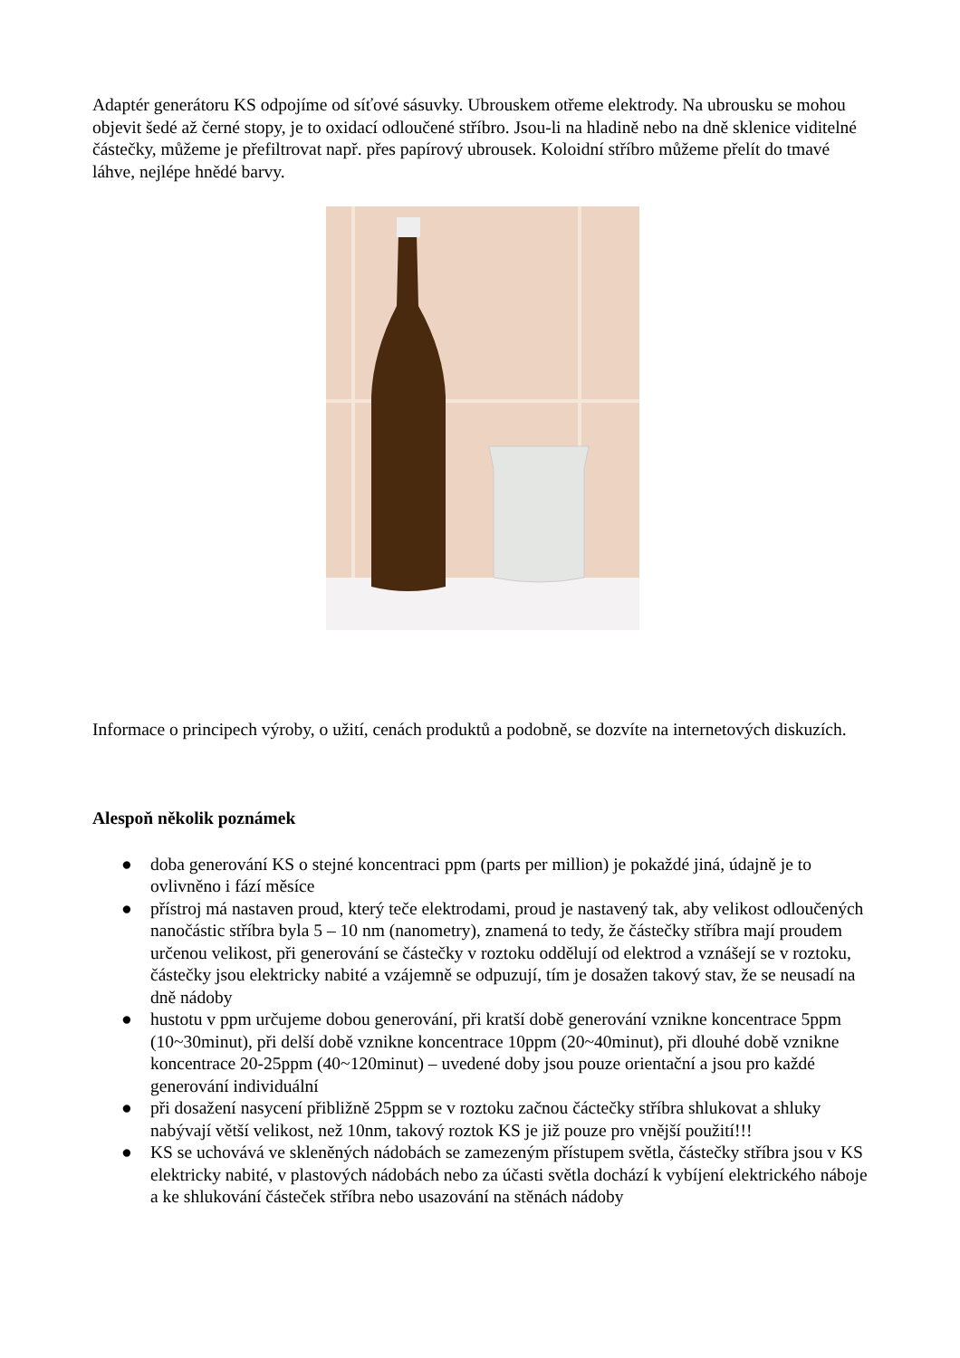Adaptér generátoru KS odpojíme od síťové sásuvky. Ubrouskem otřeme elektrody. Na ubrousku se mohou objevit šedé až černé stopy, je to oxidací odloučené stříbro. Jsou-li na hladině nebo na dně sklenice viditelné částečky, můžeme je přefiltrovat např. přes papírový ubrousek. Koloidní stříbro můžeme přelít do tmavé láhve, nejlépe hnědé barvy.
Informace o principech výroby, o užití, cenách produktů a podobně, se dozvíte na internetových diskuzích.
Alespoň několik poznámek
● doba generování KS o stejné koncentraci ppm (parts per million) je pokaždé jiná, údajně je to ovlivněno i fází měsíce
● přístroj má nastaven proud, který teče elektrodami, proud je nastavený tak, aby velikost odloučených nanočástic stříbra byla 5 – 10 nm (nanometry), znamená to tedy, že částečky stříbra mají proudem určenou velikost, při generování se částečky v roztoku oddělují od elektrod a vznášejí se v roztoku, částečky jsou elektricky nabité a vzájemně se odpuzují, tím je dosažen takový stav, že se neusadí na dně nádoby
● hustotu v ppm určujeme dobou generování, při kratší době generování vznikne koncentrace 5ppm (10~30minut), při delší době vznikne koncentrace 10ppm (20~40minut), při dlouhé době vznikne koncentrace 20-25ppm (40~120minut) – uvedené doby jsou pouze orientační a jsou pro každé generování individuální
● při dosažení nasycení přibližně 25ppm se v roztoku začnou čáctečky stříbra shlukovat a shluky nabývají větší velikost, než 10nm, takový roztok KS je již pouze pro vnější použití!!!
● KS se uchovává ve skleněných nádobách se zamezeným přístupem světla, částečky stříbra jsou v KS elektricky nabité, v plastových nádobách nebo za účasti světla dochází k vybíjení elektrického náboje a ke shlukování částeček stříbra nebo usazování na stěnách nádoby